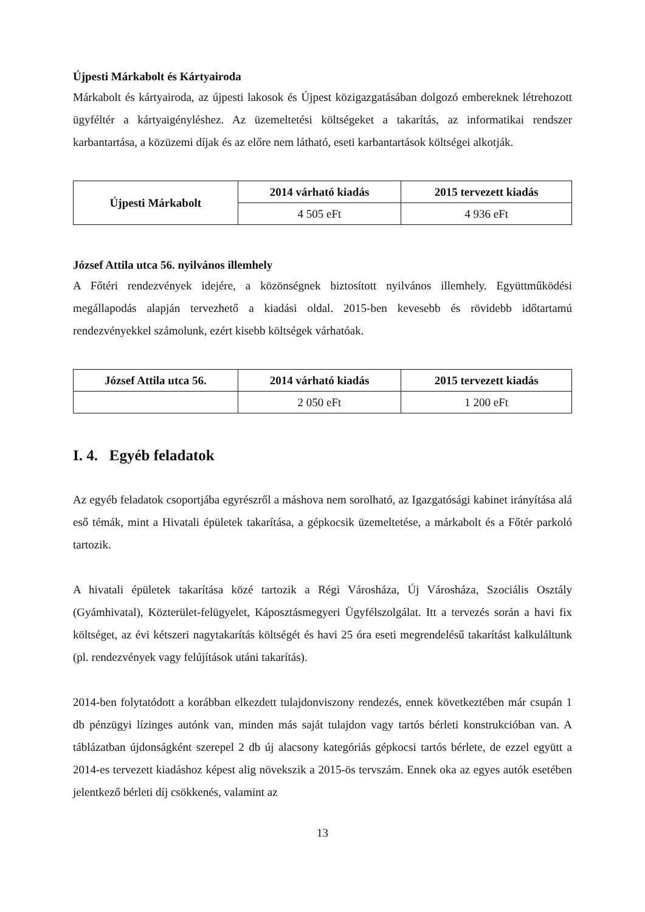Újpesti Márkabolt és Kártyairoda
Márkabolt és kártyairoda, az újpesti lakosok és Újpest közigazgatásában dolgozó embereknek létrehozott ügyféltér a kártyaigényléshez. Az üzemeltetési költségeket a takarítás, az informatikai rendszer karbantartása, a közüzemi díjak és az előre nem látható, eseti karbantartások költségei alkotják.
| Újpesti Márkabolt | 2014 várható kiadás | 2015 tervezett kiadás |
| --- | --- | --- |
| | 4 505 eFt | 4 936 eFt |
József Attila utca 56. nyilvános illemhely
A Főtéri rendezvények idejére, a közönségnek biztosított nyilvános illemhely. Együttműködési megállapodás alapján tervezhető a kiadási oldal. 2015-ben kevesebb és rövidebb időtartamú rendezvényekkel számolunk, ezért kisebb költségek várhatóak.
| József Attila utca 56. | 2014 várható kiadás | 2015 tervezett kiadás |
| --- | --- | --- |
| | 2 050 eFt | 1 200 eFt |
I. 4. Egyéb feladatok
Az egyéb feladatok csoportjába egyrészről a máshova nem sorolható, az Igazgatósági kabinet irányítása alá eső témák, mint a Hivatali épületek takarítása, a gépkocsik üzemeltetése, a márkabolt és a Főtér parkoló tartozik.
A hivatali épületek takarítása közé tartozik a Régi Városháza, Új Városháza, Szociális Osztály (Gyámhivatal), Közterület-felügyelet, Káposztásmegyeri Ügyfélszolgálat. Itt a tervezés során a havi fix költséget, az évi kétszeri nagytakarítás költségét és havi 25 óra eseti megrendelésű takarítást kalkuláltunk (pl. rendezvények vagy felújítások utáni takarítás).
2014-ben folytatódott a korábban elkezdett tulajdonviszony rendezés, ennek következtében már csupán 1 db pénzügyi lízinges autónk van, minden más saját tulajdon vagy tartós bérleti konstrukcióban van. A táblázatban újdonságként szerepel 2 db új alacsony kategóriás gépkocsi tartós bérlete, de ezzel együtt a 2014-es tervezett kiadáshoz képest alig növekszik a 2015-ös tervszám. Ennek oka az egyes autók esetében jelentkező bérleti díj csökkenés, valamint az
13